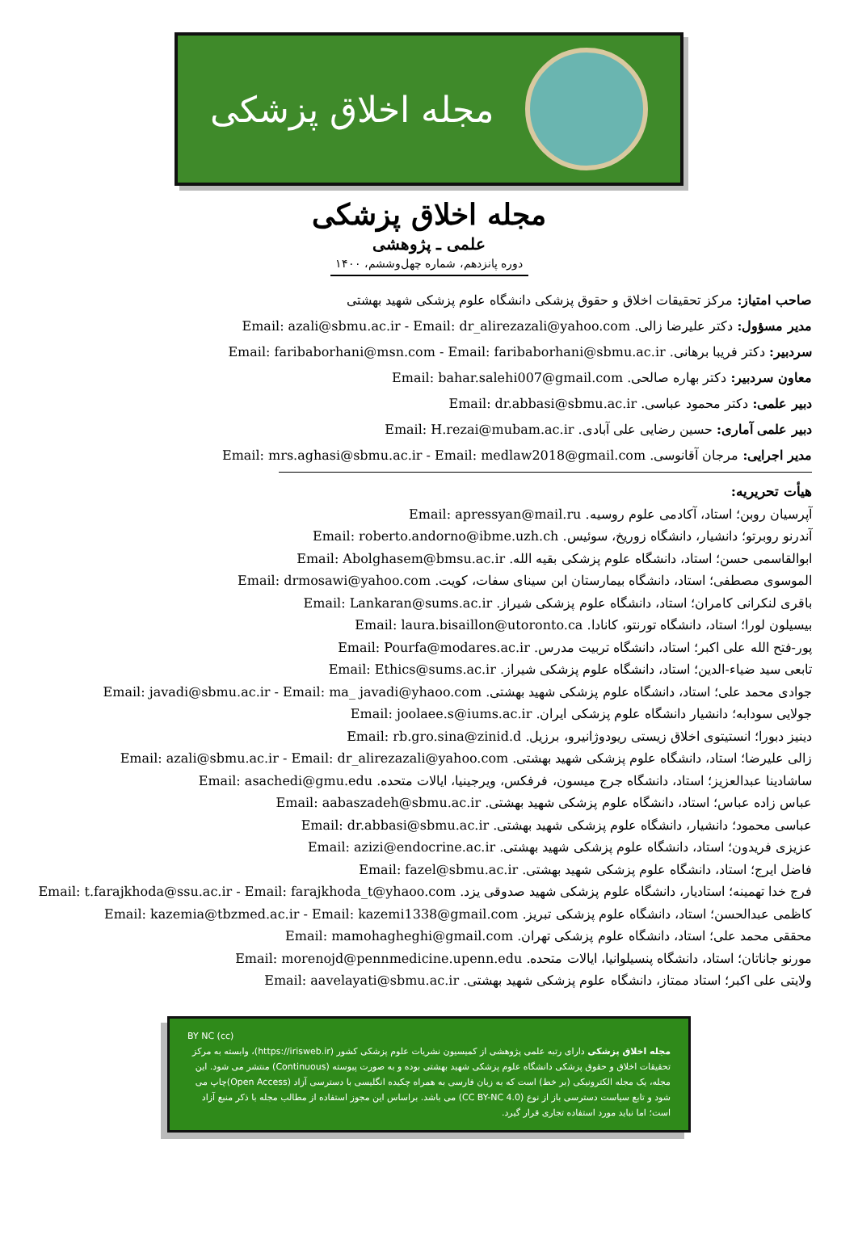مجله اخلاق پزشکی
مجله اخلاق پزشکی
علمی ـ پژوهشی
دوره پانزدهم، شماره چهل‌وششم، ۱۴۰۰
صاحب امتیاز: مرکز تحقیقات اخلاق و حقوق پزشکی دانشگاه علوم پزشکی شهید بهشتی
مدیر مسؤول: دکتر علیرضا زالی. Email: azali@sbmu.ac.ir - Email: dr_alirezazali@yahoo.com
سردبیر: دکتر فریبا برهانی. Email: faribaborhani@msn.com - Email: faribaborhani@sbmu.ac.ir
معاون سردبیر: دکتر بهاره صالحی. Email: bahar.salehi007@gmail.com
دبیر علمی: دکتر محمود عباسی. Email: dr.abbasi@sbmu.ac.ir
دبیر علمی آماری: حسین رضایی علی آبادی. Email: H.rezai@mubam.ac.ir
مدیر اجرایی: مرجان آقانوسی. Email: mrs.aghasi@sbmu.ac.ir - Email: medlaw2018@gmail.com
هیأت تحریریه:
آپرسیان روبن؛ استاد، آکادمی علوم روسیه. Email: apressyan@mail.ru
آندرنو روبرتو؛ دانشیار، دانشگاه زوریخ، سوئیس. Email: roberto.andorno@ibme.uzh.ch
ابوالقاسمی حسن؛ استاد، دانشگاه علوم پزشکی بقیه الله. Email: Abolghasem@bmsu.ac.ir
الموسوی مصطفی؛ استاد، دانشگاه بیمارستان ابن سینای سفات، کویت. Email: drmosawi@yahoo.com
باقری لنکرانی کامران؛ استاد، دانشگاه علوم پزشکی شیراز. Email: Lankaran@sums.ac.ir
بیسیلون لورا؛ استاد، دانشگاه تورنتو، کانادا. Email: laura.bisaillon@utoronto.ca
پور-فتح الله علی اکبر؛ استاد، دانشگاه تربیت مدرس. Email: Pourfa@modares.ac.ir
تابعی سید ضیاء-الدین؛ استاد، دانشگاه علوم پزشکی شیراز. Email: Ethics@sums.ac.ir
جوادی محمد علی؛ استاد، دانشگاه علوم پزشکی شهید بهشتی. Email: javadi@sbmu.ac.ir - Email: ma_ javadi@yhaoo.com
جولایی سودابه؛ دانشیار دانشگاه علوم پزشکی ایران. Email: joolaee.s@iums.ac.ir
دینیز دبورا؛ انستیتوی اخلاق زیستی ریودوژانیرو، برزیل. Email: rb.gro.sina@zinid.d
زالی علیرضا؛ استاد، دانشگاه علوم پزشکی شهید بهشتی. Email: azali@sbmu.ac.ir - Email: dr_alirezazali@yahoo.com
ساشادینا عبدالعزیز؛ استاد، دانشگاه جرج میسون، فرفکس، ویرجینیا، ایالات متحده. Email: asachedi@gmu.edu
عباس زاده عباس؛ استاد، دانشگاه علوم پزشکی شهید بهشتی. Email: aabaszadeh@sbmu.ac.ir
عباسی محمود؛ دانشیار، دانشگاه علوم پزشکی شهید بهشتی. Email: dr.abbasi@sbmu.ac.ir
عزیزی فریدون؛ استاد، دانشگاه علوم پزشکی شهید بهشتی. Email: azizi@endocrine.ac.ir
فاضل ایرج؛ استاد، دانشگاه علوم پزشکی شهید بهشتی. Email: fazel@sbmu.ac.ir
فرج خدا تهمینه؛ استادیار، دانشگاه علوم پزشکی شهید صدوقی یزد. Email: t.farajkhoda@ssu.ac.ir - Email: farajkhoda_t@yhaoo.com
کاظمی عبدالحسن؛ استاد، دانشگاه علوم پزشکی تبریز. Email: kazemia@tbzmed.ac.ir - Email: kazemi1338@gmail.com
محققی محمد علی؛ استاد، دانشگاه علوم پزشکی تهران. Email: mamohagheghi@gmail.com
مورنو جاناتان؛ استاد، دانشگاه پنسیلوانیا، ایالات متحده. Email: morenojd@pennmedicine.upenn.edu
ولایتی علی اکبر؛ استاد ممتاز، دانشگاه علوم پزشکی شهید بهشتی. Email: aavelayati@sbmu.ac.ir
(cc) BY NC
مجله اخلاق پزشکی دارای رتبه علمی پژوهشی از کمیسیون نشریات علوم پزشکی کشور (https://irisweb.ir)، وابسته به مرکز تحقیقات اخلاق و حقوق پزشکی دانشگاه علوم پزشکی شهید بهشتی بوده و به صورت پیوسته (Continuous) منتشر می شود. این مجله، یک مجله الکترونیکی (بر خط) است که به زبان فارسی به همراه چکیده انگلیسی با دسترسی آزاد (Open Access)چاپ می شود و تابع سیاست دسترسی باز از نوع (CC BY-NC 4.0) می باشد. براساس این مجوز استفاده از مطالب مجله با ذکر منبع آزاد است؛ اما نباید مورد استفاده تجاری قرار گیرد.